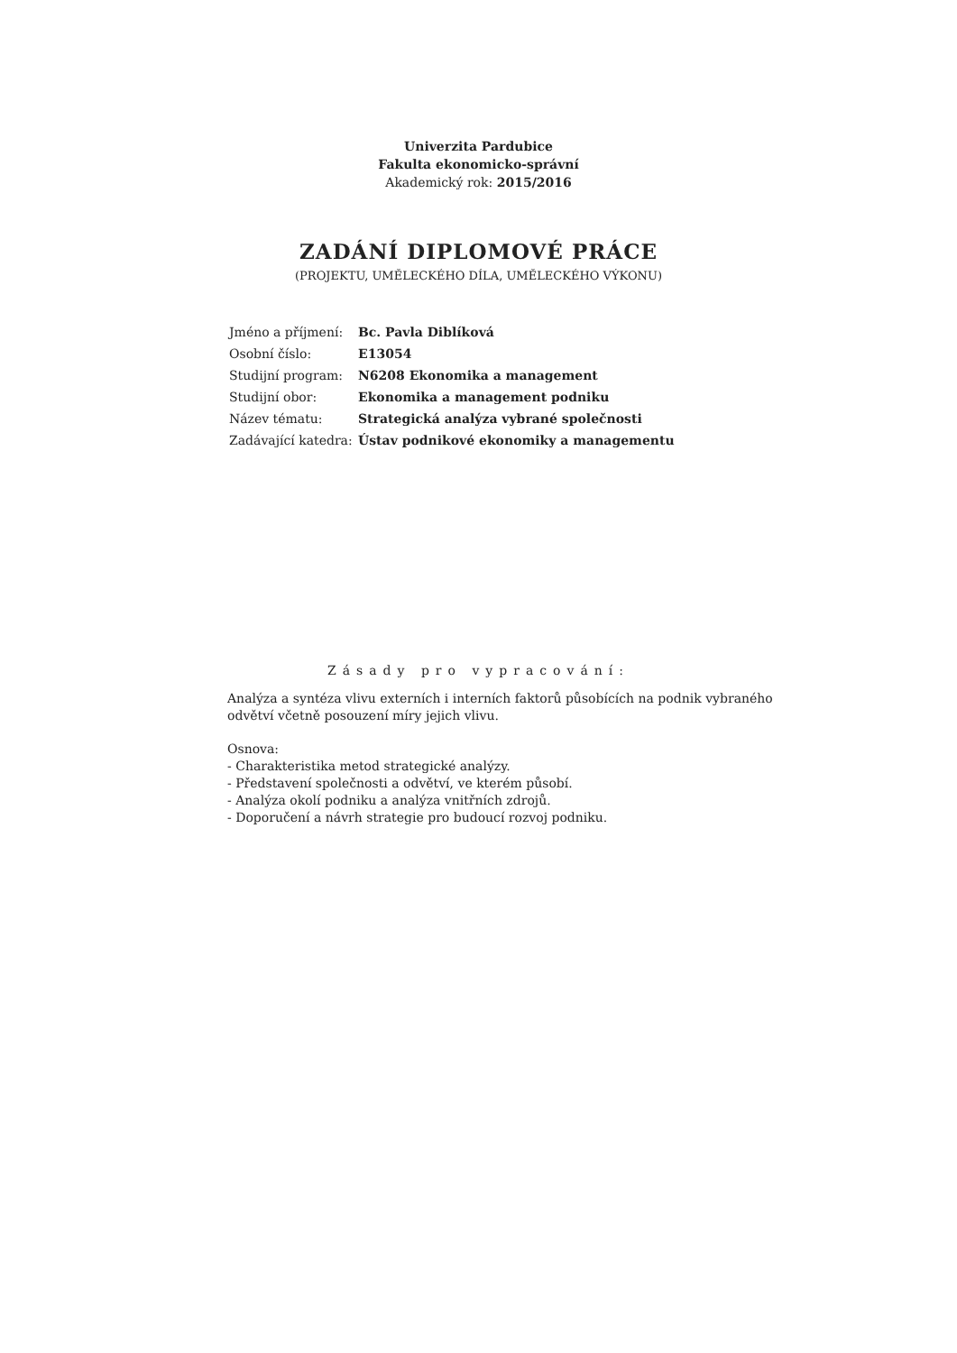Univerzita Pardubice
Fakulta ekonomicko-správní
Akademický rok: 2015/2016
ZADÁNÍ DIPLOMOVÉ PRÁCE
(PROJEKTU, UMĚLECKÉHO DÍLA, UMĚLECKÉHO VÝKONU)
| Jméno a příjmení: | Bc. Pavla Diblíková |
| Osobní číslo: | E13054 |
| Studijní program: | N6208 Ekonomika a management |
| Studijní obor: | Ekonomika a management podniku |
| Název tématu: | Strategická analýza vybrané společnosti |
| Zadávající katedra: | Ústav podnikové ekonomiky a managementu |
Zásady pro vypracování:
Analýza a syntéza vlivu externích i interních faktorů působících na podnik vybraného odvětví včetně posouzení míry jejich vlivu.
Osnova:
- Charakteristika metod strategické analýzy.
- Představení společnosti a odvětví, ve kterém působí.
- Analýza okolí podniku a analýza vnitřních zdrojů.
- Doporučení a návrh strategie pro budoucí rozvoj podniku.